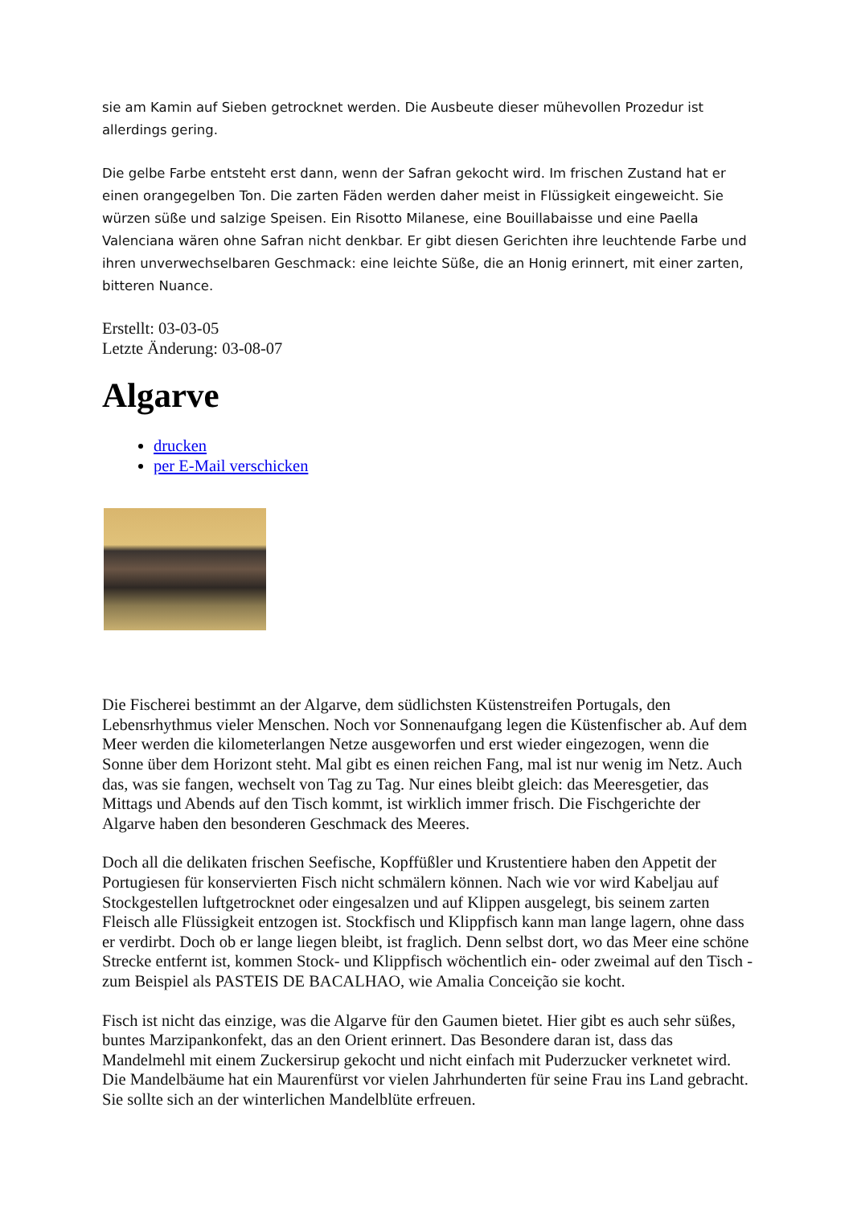sie am Kamin auf Sieben getrocknet werden. Die Ausbeute dieser mühevollen Prozedur ist allerdings gering.
Die gelbe Farbe entsteht erst dann, wenn der Safran gekocht wird. Im frischen Zustand hat er einen orangegelben Ton. Die zarten Fäden werden daher meist in Flüssigkeit eingeweicht. Sie würzen süße und salzige Speisen. Ein Risotto Milanese, eine Bouillabaisse und eine Paella Valenciana wären ohne Safran nicht denkbar. Er gibt diesen Gerichten ihre leuchtende Farbe und ihren unverwechselbaren Geschmack: eine leichte Süße, die an Honig erinnert, mit einer zarten, bitteren Nuance.
Erstellt: 03-03-05
Letzte Änderung: 03-08-07
Algarve
drucken
per E-Mail verschicken
Die Fischerei bestimmt an der Algarve, dem südlichsten Küstenstreifen Portugals, den Lebensrhythmus vieler Menschen. Noch vor Sonnenaufgang legen die Küstenfischer ab. Auf dem Meer werden die kilometerlangen Netze ausgeworfen und erst wieder eingezogen, wenn die Sonne über dem Horizont steht. Mal gibt es einen reichen Fang, mal ist nur wenig im Netz. Auch das, was sie fangen, wechselt von Tag zu Tag. Nur eines bleibt gleich: das Meeresgetier, das Mittags und Abends auf den Tisch kommt, ist wirklich immer frisch. Die Fischgerichte der Algarve haben den besonderen Geschmack des Meeres.
Doch all die delikaten frischen Seefische, Kopffüßler und Krustentiere haben den Appetit der Portugiesen für konservierten Fisch nicht schmälern können. Nach wie vor wird Kabeljau auf Stockgestellen luftgetrocknet oder eingesalzen und auf Klippen ausgelegt, bis seinem zarten Fleisch alle Flüssigkeit entzogen ist. Stockfisch und Klippfisch kann man lange lagern, ohne dass er verdirbt. Doch ob er lange liegen bleibt, ist fraglich. Denn selbst dort, wo das Meer eine schöne Strecke entfernt ist, kommen Stock- und Klippfisch wöchentlich ein- oder zweimal auf den Tisch - zum Beispiel als PASTEIS DE BACALHAO, wie Amalia Conceição sie kocht.
Fisch ist nicht das einzige, was die Algarve für den Gaumen bietet. Hier gibt es auch sehr süßes, buntes Marzipankonfekt, das an den Orient erinnert. Das Besondere daran ist, dass das Mandelmehl mit einem Zuckersirup gekocht und nicht einfach mit Puderzucker verknetet wird. Die Mandelbäume hat ein Maurenfürst vor vielen Jahrhunderten für seine Frau ins Land gebracht. Sie sollte sich an der winterlichen Mandelblüte erfreuen.